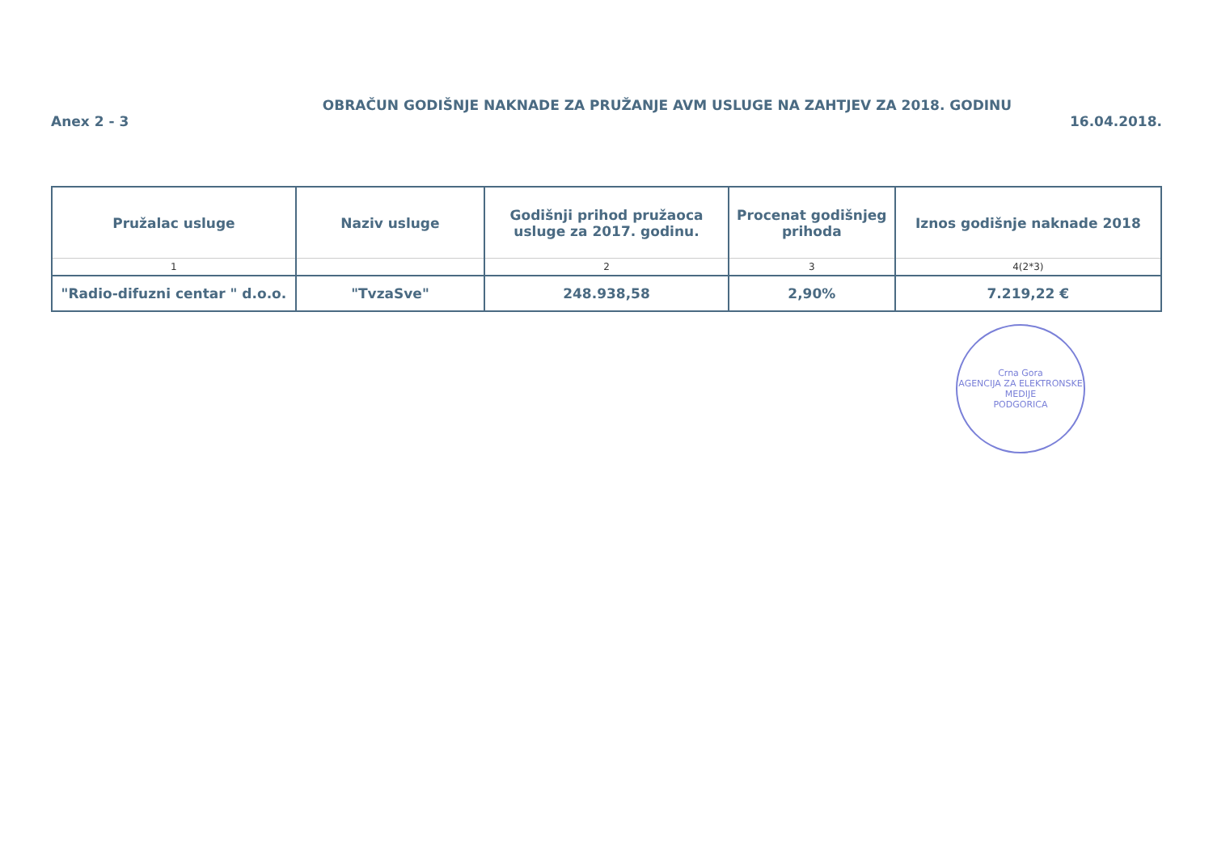OBRAČUN GODIŠNJE NAKNADE ZA PRUŽANJE AVM USLUGE NA ZAHTJEV ZA 2018. GODINU
Anex 2 - 3 16.04.2018.
| Pružalac usluge | Naziv usluge | Godišnji prihod pružaoca usluge za 2017. godinu. | Procenat godišnjeg prihoda | Iznos godišnje naknade 2018 |
| --- | --- | --- | --- | --- |
| 1 | | 2 | 3 | 4(2*3) |
| "Radio-difuzni centar " d.o.o. | "TvzaSve" | 248.938,58 | 2,90% | 7.219,22 € |
Crna Gora
AGENCIJA ZA ELEKTRONSKE MEDIJE
PODGORICA